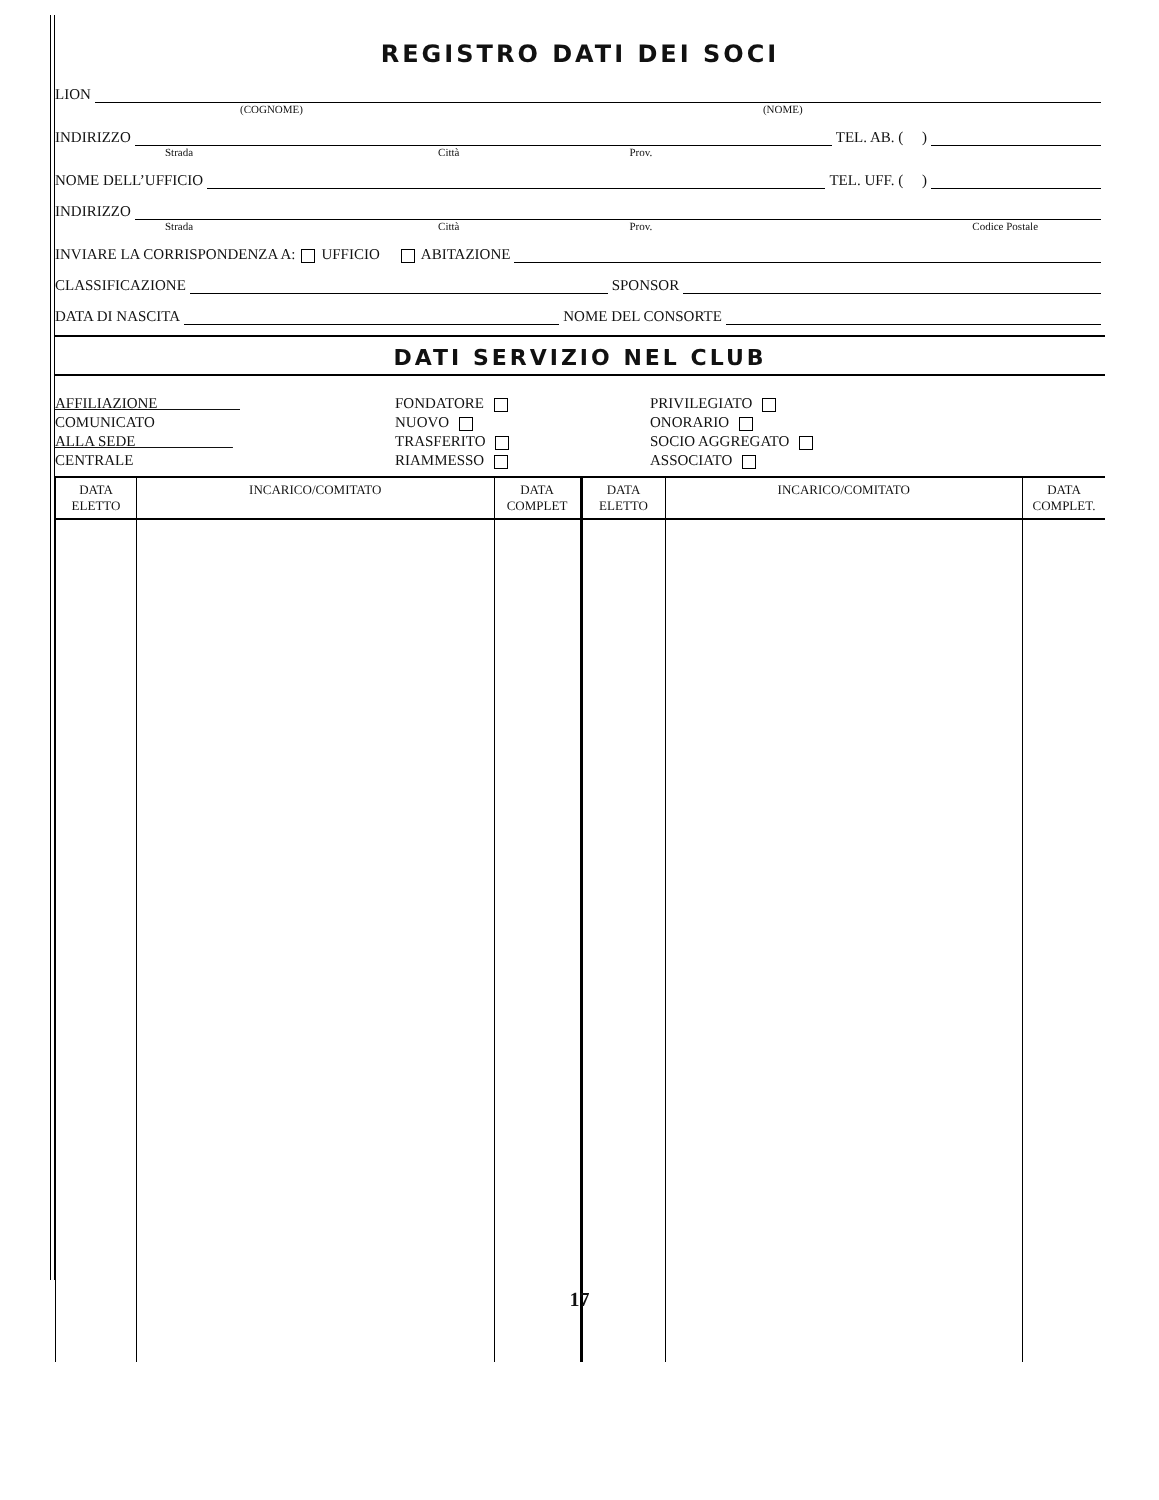REGISTRO DATI DEI SOCI
LION
(COGNOME) (NOME)
INDIRIZZO TEL. AB. ( )
Strada Città Prov.
NOME DELL’UFFICIO TEL. UFF. ( )
INDIRIZZO
Strada Città Prov. Codice Postale
INVIARE LA CORRISPONDENZA A: UFFICIO ABITAZIONE
CLASSIFICAZIONE SPONSOR
DATA DI NASCITA NOME DEL CONSORTE
DATI SERVIZIO NEL CLUB
AFFILIAZIONE
COMUNICATO
ALLA SEDE
CENTRALE
FONDATORE
NUOVO
TRASFERITO
RIAMMESSO
PRIVILEGIATO
ONORARIO
SOCIO AGGREGATO
ASSOCIATO
| DATA ELETTO | INCARICO/COMITATO | DATA COMPLET | DATA ELETTO | INCARICO/COMITATO | DATA COMPLET. |
| --- | --- | --- | --- | --- | --- |
17